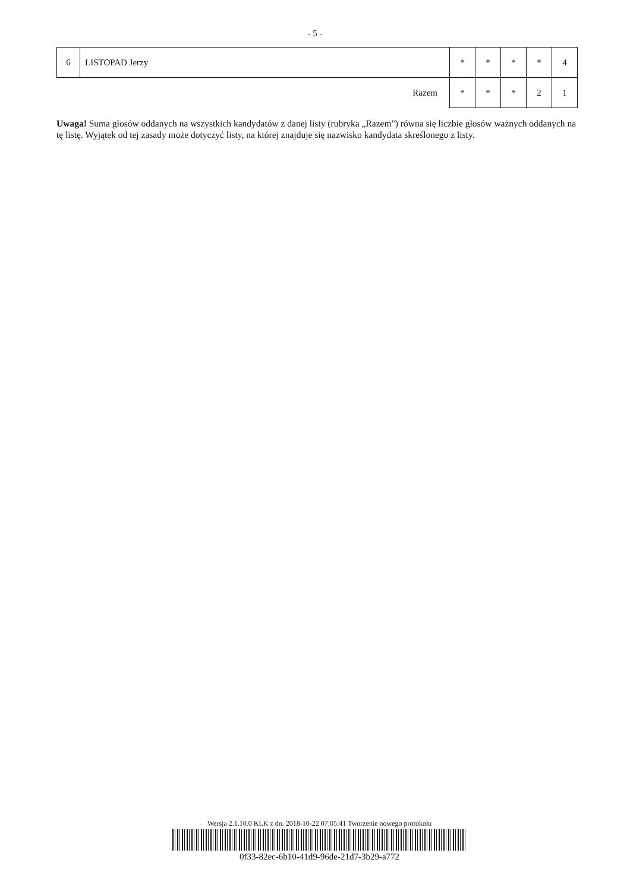- 5 -
| 6 | LISTOPAD Jerzy | * | * | * | * | 4 |
| | Razem | * | * | * | 2 | 1 |
Uwaga! Suma głosów oddanych na wszystkich kandydatów z danej listy (rubryka „Razem") równa się liczbie głosów ważnych oddanych na tę listę. Wyjątek od tej zasady może dotyczyć listy, na której znajduje się nazwisko kandydata skreślonego z listy.
Wersja 2.1.10.0 KLK z dn. 2018-10-22 07:05:41 Tworzenie nowego protokołu
0f33-82ec-6b10-41d9-96de-21d7-3b29-a772